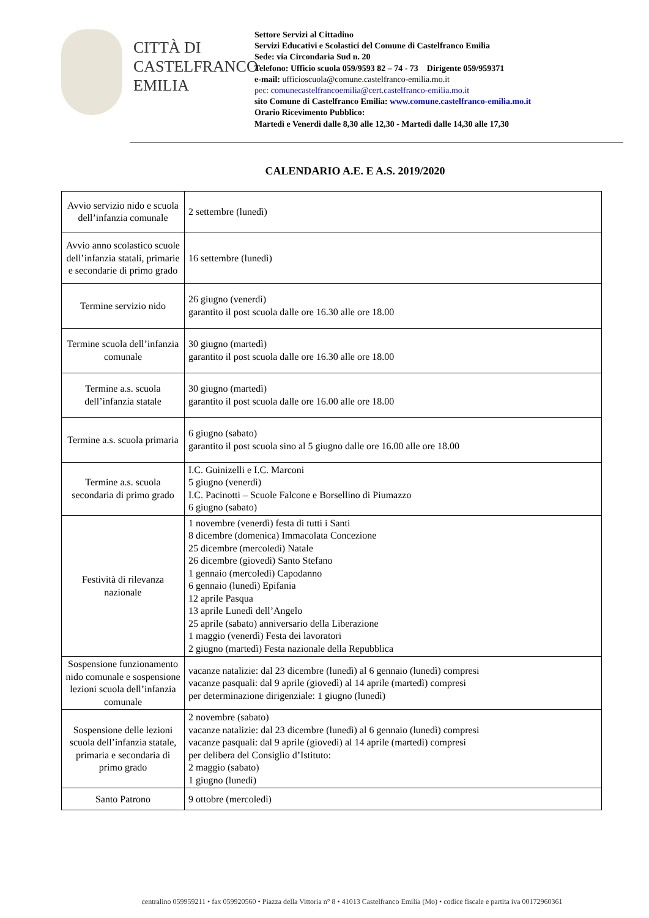CITTÀ DI
CASTELFRANCO
EMILIA
Settore Servizi al Cittadino
Servizi Educativi e Scolastici del Comune di Castelfranco Emilia
Sede: via Circondaria Sud n. 20
Telefono: Ufficio scuola 059/9593 82 – 74 - 73 Dirigente 059/959371
e-mail: ufficioscuola@comune.castelfranco-emilia.mo.it
pec: comunecastelfrancoemilia@cert.castelfranco-emilia.mo.it
sito Comune di Castelfranco Emilia: www.comune.castelfranco-emilia.mo.it
Orario Ricevimento Pubblico:
Martedì e Venerdì dalle 8,30 alle 12,30 - Martedì dalle 14,30 alle 17,30
CALENDARIO A.E. E A.S. 2019/2020
| Avvio servizio nido e scuola dell’infanzia comunale | 2 settembre (lunedì) |
| Avvio anno scolastico scuole dell’infanzia statali, primarie e secondarie di primo grado | 16 settembre (lunedì) |
| Termine servizio nido | 26 giugno (venerdì) garantito il post scuola dalle ore 16.30 alle ore 18.00 |
| Termine scuola dell’infanzia comunale | 30 giugno (martedì) garantito il post scuola dalle ore 16.30 alle ore 18.00 |
| Termine a.s. scuola dell’infanzia statale | 30 giugno (martedì) garantito il post scuola dalle ore 16.00 alle ore 18.00 |
| Termine a.s. scuola primaria | 6 giugno (sabato) garantito il post scuola sino al 5 giugno dalle ore 16.00 alle ore 18.00 |
| Termine a.s. scuola secondaria di primo grado | I.C. Guinizelli e I.C. Marconi 5 giugno (venerdì) I.C. Pacinotti – Scuole Falcone e Borsellino di Piumazzo 6 giugno (sabato) |
| Festività di rilevanza nazionale | 1 novembre (venerdì) festa di tutti i Santi 8 dicembre (domenica) Immacolata Concezione 25 dicembre (mercoledì) Natale 26 dicembre (giovedì) Santo Stefano 1 gennaio (mercoledì) Capodanno 6 gennaio (lunedì) Epifania 12 aprile Pasqua 13 aprile Lunedì dell’Angelo 25 aprile (sabato) anniversario della Liberazione 1 maggio (venerdì) Festa dei lavoratori 2 giugno (martedì) Festa nazionale della Repubblica |
| Sospensione funzionamento nido comunale e sospensione lezioni scuola dell’infanzia comunale | vacanze natalizie: dal 23 dicembre (lunedì) al 6 gennaio (lunedì) compresi vacanze pasquali: dal 9 aprile (giovedì) al 14 aprile (martedì) compresi per determinazione dirigenziale: 1 giugno (lunedì) |
| Sospensione delle lezioni scuola dell’infanzia statale, primaria e secondaria di primo grado | 2 novembre (sabato) vacanze natalizie: dal 23 dicembre (lunedì) al 6 gennaio (lunedì) compresi vacanze pasquali: dal 9 aprile (giovedì) al 14 aprile (martedì) compresi per delibera del Consiglio d’Istituto: 2 maggio (sabato) 1 giugno (lunedì) |
| Santo Patrono | 9 ottobre (mercoledì) |
centralino 059959211 • fax 059920560 • Piazza della Vittoria n° 8 • 41013 Castelfranco Emilia (Mo) • codice fiscale e partita iva 00172960361